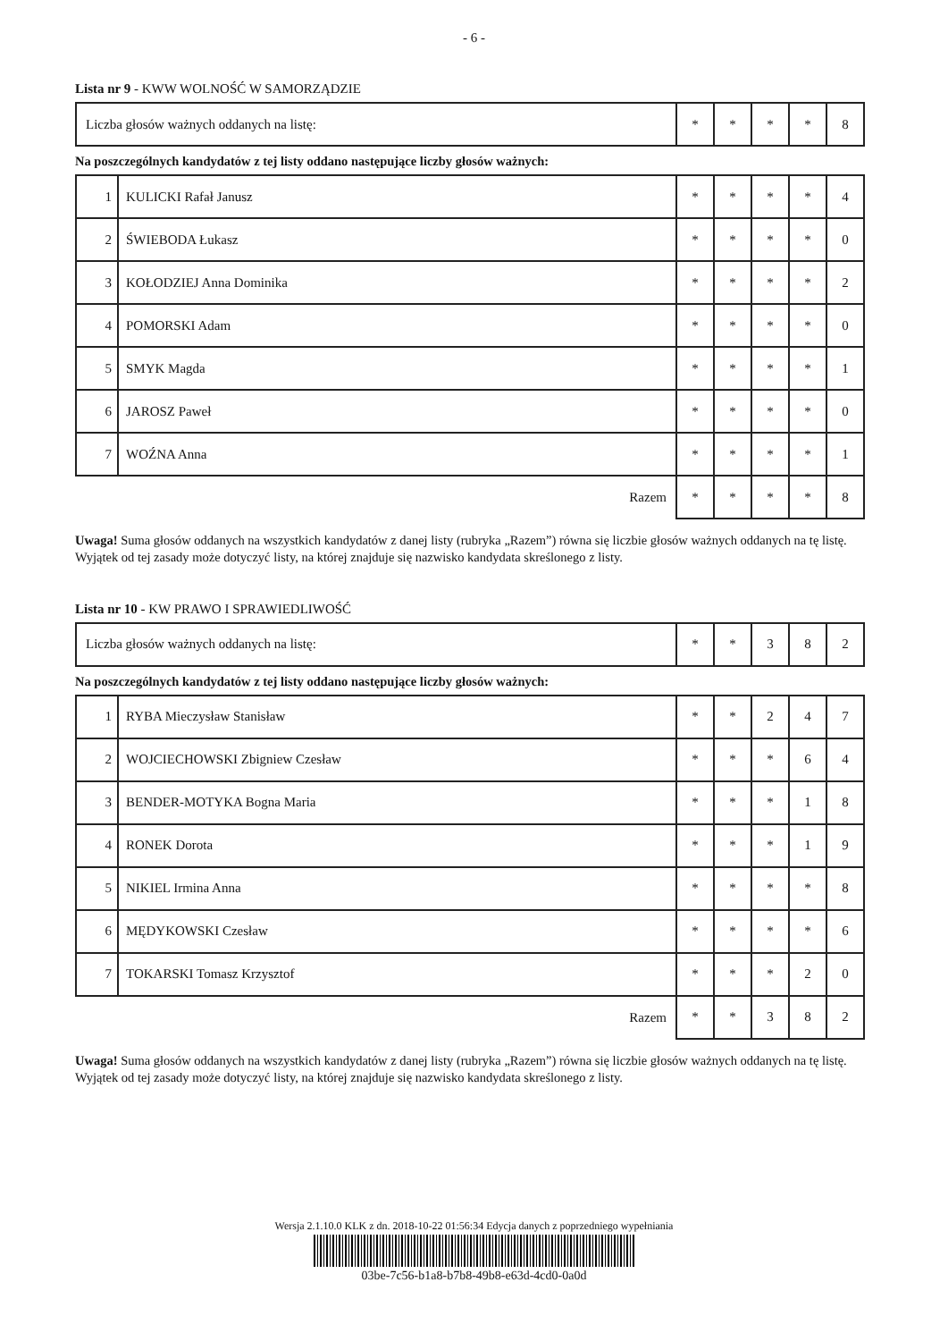- 6 -
Lista nr 9 - KWW WOLNOŚĆ W SAMORZĄDZIE
| Liczba głosów ważnych oddanych na listę: | * | * | * | * | 8 |
Na poszczególnych kandydatów z tej listy oddano następujące liczby głosów ważnych:
| 1 | KULICKI Rafał Janusz | * | * | * | * | 4 |
| 2 | ŚWIEBODA Łukasz | * | * | * | * | 0 |
| 3 | KOŁODZIEJ Anna Dominika | * | * | * | * | 2 |
| 4 | POMORSKI Adam | * | * | * | * | 0 |
| 5 | SMYK Magda | * | * | * | * | 1 |
| 6 | JAROSZ Paweł | * | * | * | * | 0 |
| 7 | WOŹNA Anna | * | * | * | * | 1 |
| Razem | | * | * | * | * | 8 |
Uwaga! Suma głosów oddanych na wszystkich kandydatów z danej listy (rubryka „Razem”) równa się liczbie głosów ważnych oddanych na tę listę. Wyjątek od tej zasady może dotyczyć listy, na której znajduje się nazwisko kandydata skreślonego z listy.
Lista nr 10 - KW PRAWO I SPRAWIEDLIWOŚĆ
| Liczba głosów ważnych oddanych na listę: | * | * | 3 | 8 | 2 |
Na poszczególnych kandydatów z tej listy oddano następujące liczby głosów ważnych:
| 1 | RYBA Mieczysław Stanisław | * | * | 2 | 4 | 7 |
| 2 | WOJCIECHOWSKI Zbigniew Czesław | * | * | * | 6 | 4 |
| 3 | BENDER-MOTYKA Bogna Maria | * | * | * | 1 | 8 |
| 4 | RONEK Dorota | * | * | * | 1 | 9 |
| 5 | NIKIEL Irmina Anna | * | * | * | * | 8 |
| 6 | MĘDYKOWSKI Czesław | * | * | * | * | 6 |
| 7 | TOKARSKI Tomasz Krzysztof | * | * | * | 2 | 0 |
| Razem | | * | * | 3 | 8 | 2 |
Uwaga! Suma głosów oddanych na wszystkich kandydatów z danej listy (rubryka „Razem”) równa się liczbie głosów ważnych oddanych na tę listę. Wyjątek od tej zasady może dotyczyć listy, na której znajduje się nazwisko kandydata skreślonego z listy.
Wersja 2.1.10.0 KLK z dn. 2018-10-22 01:56:34 Edycja danych z poprzedniego wypełniania
03be-7c56-b1a8-b7b8-49b8-e63d-4cd0-0a0d